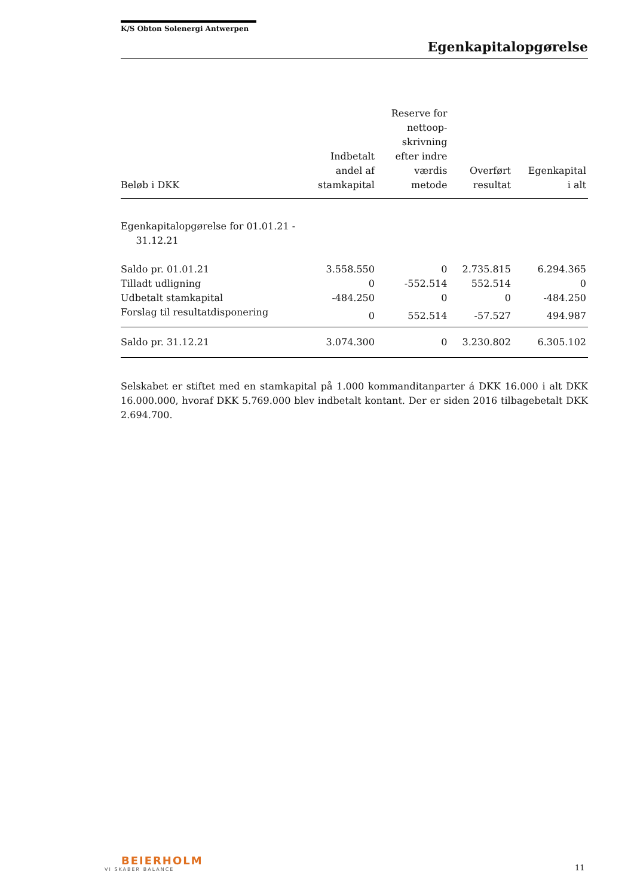K/S Obton Solenergi Antwerpen
Egenkapitalopgørelse
| Beløb i DKK | Indbetalt andel af stamkapital | Reserve for nettoop- skrivning efter indre værdis metode | Overført resultat | Egenkapital i alt |
| --- | --- | --- | --- | --- |
| Egenkapitalopgørelse for 01.01.21 - 31.12.21 | | | | |
| Saldo pr. 01.01.21 | 3.558.550 | 0 | 2.735.815 | 6.294.365 |
| Tilladt udligning | 0 | -552.514 | 552.514 | 0 |
| Udbetalt stamkapital | -484.250 | 0 | 0 | -484.250 |
| Forslag til resultatdisponering | 0 | 552.514 | -57.527 | 494.987 |
| Saldo pr. 31.12.21 | 3.074.300 | 0 | 3.230.802 | 6.305.102 |
Selskabet er stiftet med en stamkapital på 1.000 kommanditanparter á DKK 16.000 i alt DKK 16.000.000, hvoraf DKK 5.769.000 blev indbetalt kontant. Der er siden 2016 tilbagebetalt DKK 2.694.700.
BEIERHOLM
VI SKABER BALANCE
11